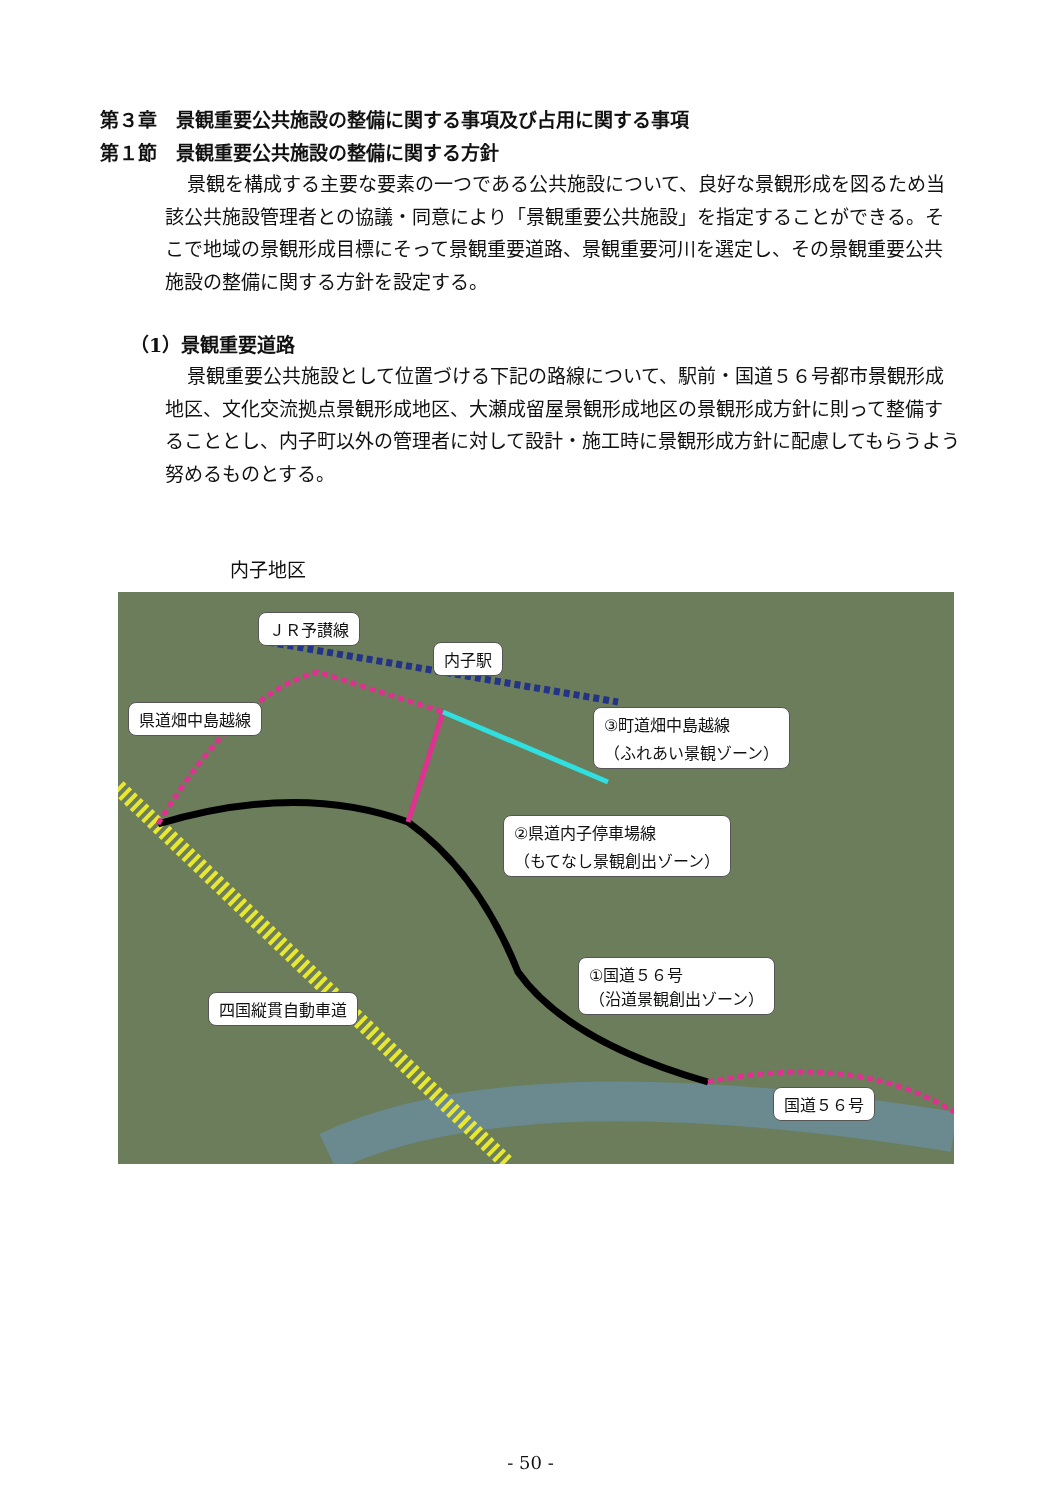第３章　景観重要公共施設の整備に関する事項及び占用に関する事項
第１節　景観重要公共施設の整備に関する方針
景観を構成する主要な要素の一つである公共施設について、良好な景観形成を図るため当該公共施設管理者との協議・同意により「景観重要公共施設」を指定することができる。そこで地域の景観形成目標にそって景観重要道路、景観重要河川を選定し、その景観重要公共施設の整備に関する方針を設定する。
（1）景観重要道路
景観重要公共施設として位置づける下記の路線について、駅前・国道５６号都市景観形成地区、文化交流拠点景観形成地区、大瀬成留屋景観形成地区の景観形成方針に則って整備することとし、内子町以外の管理者に対して設計・施工時に景観形成方針に配慮してもらうよう努めるものとする。
内子地区
ＪＲ予讃線
内子駅
県道畑中島越線
③町道畑中島越線
（ふれあい景観ゾーン）
②県道内子停車場線
（もてなし景観創出ゾーン）
①国道５６号
（沿道景観創出ゾーン）
四国縦貫自動車道
国道５６号
- 50 -